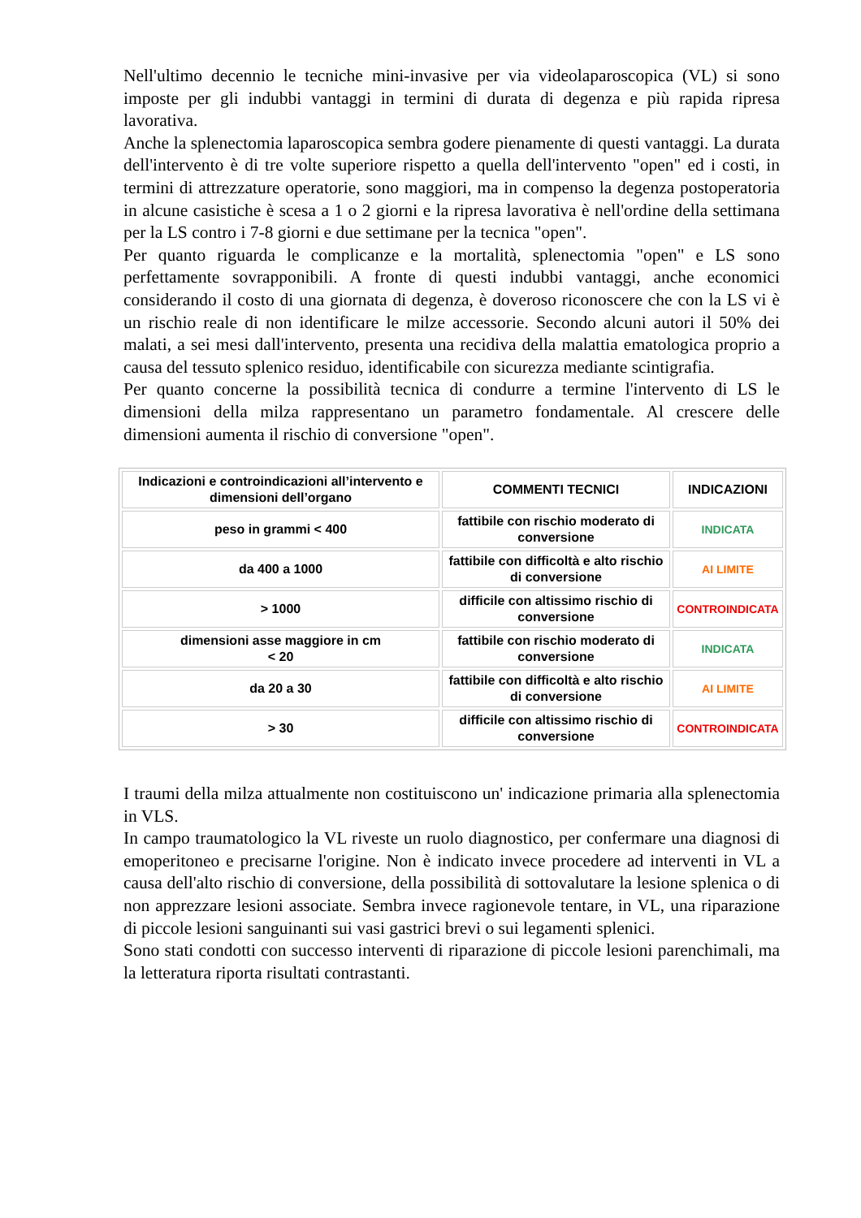Nell'ultimo decennio le tecniche mini-invasive per via videolaparoscopica (VL) si sono imposte per gli indubbi vantaggi in termini di durata di degenza e più rapida ripresa lavorativa.
Anche la splenectomia laparoscopica sembra godere pienamente di questi vantaggi. La durata dell'intervento è di tre volte superiore rispetto a quella dell'intervento "open" ed i costi, in termini di attrezzature operatorie, sono maggiori, ma in compenso la degenza postoperatoria in alcune casistiche è scesa a 1 o 2 giorni e la ripresa lavorativa è nell'ordine della settimana per la LS contro i 7-8 giorni e due settimane per la tecnica "open".
Per quanto riguarda le complicanze e la mortalità, splenectomia "open" e LS sono perfettamente sovrapponibili. A fronte di questi indubbi vantaggi, anche economici considerando il costo di una giornata di degenza, è doveroso riconoscere che con la LS vi è un rischio reale di non identificare le milze accessorie. Secondo alcuni autori il 50% dei malati, a sei mesi dall'intervento, presenta una recidiva della malattia ematologica proprio a causa del tessuto splenico residuo, identificabile con sicurezza mediante scintigrafia.
Per quanto concerne la possibilità tecnica di condurre a termine l'intervento di LS le dimensioni della milza rappresentano un parametro fondamentale. Al crescere delle dimensioni aumenta il rischio di conversione "open".
| Indicazioni e controindicazioni all’intervento e dimensioni dell’organo | COMMENTI TECNICI | INDICAZIONI |
| --- | --- | --- |
| peso in grammi < 400 | fattibile con rischio moderato di conversione | INDICATA |
| da 400 a 1000 | fattibile con difficoltà e alto rischio di conversione | AI LIMITE |
| > 1000 | difficile con altissimo rischio di conversione | CONTROINDICATA |
| dimensioni asse maggiore in cm < 20 | fattibile con rischio moderato di conversione | INDICATA |
| da 20 a 30 | fattibile con difficoltà e alto rischio di conversione | AI LIMITE |
| > 30 | difficile con altissimo rischio di conversione | CONTROINDICATA |
I traumi della milza attualmente non costituiscono un' indicazione primaria alla splenectomia in VLS.
In campo traumatologico la VL riveste un ruolo diagnostico, per confermare una diagnosi di emoperitoneo e precisarne l'origine. Non è indicato invece procedere ad interventi in VL a causa dell'alto rischio di conversione, della possibilità di sottovalutare la lesione splenica o di non apprezzare lesioni associate. Sembra invece ragionevole tentare, in VL, una riparazione di piccole lesioni sanguinanti sui vasi gastrici brevi o sui legamenti splenici.
Sono stati condotti con successo interventi di riparazione di piccole lesioni parenchimali, ma la letteratura riporta risultati contrastanti.